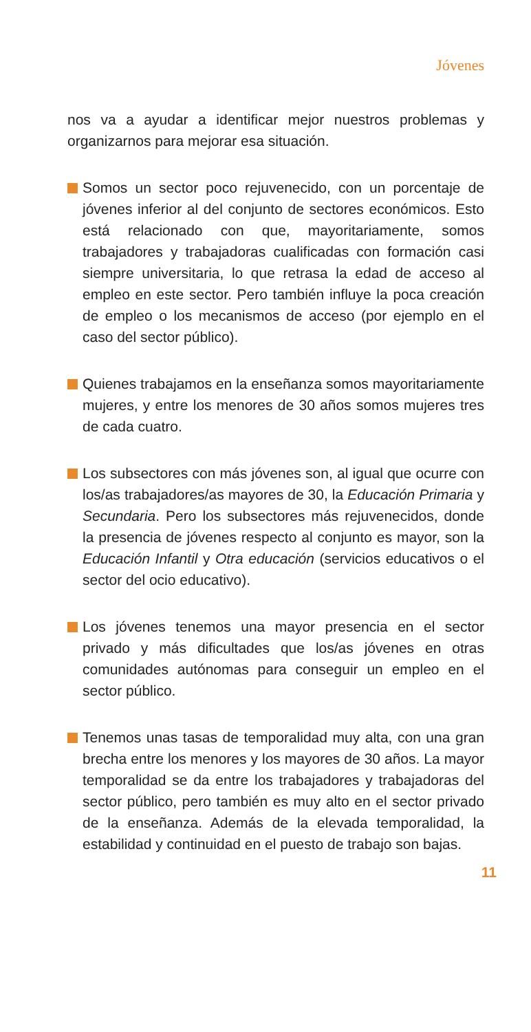Jóvenes
nos va a ayudar a identificar mejor nuestros problemas y organizarnos para mejorar esa situación.
Somos un sector poco rejuvenecido, con un porcentaje de jóvenes inferior al del conjunto de sectores económicos. Esto está relacionado con que, mayoritariamente, somos trabajadores y trabajadoras cualificadas con formación casi siempre universitaria, lo que retrasa la edad de acceso al empleo en este sector. Pero también influye la poca creación de empleo o los mecanismos de acceso (por ejemplo en el caso del sector público).
Quienes trabajamos en la enseñanza somos mayoritariamente mujeres, y entre los menores de 30 años somos mujeres tres de cada cuatro.
Los subsectores con más jóvenes son, al igual que ocurre con los/as trabajadores/as mayores de 30, la Educación Primaria y Secundaria. Pero los subsectores más rejuvenecidos, donde la presencia de jóvenes respecto al conjunto es mayor, son la Educación Infantil y Otra educación (servicios educativos o el sector del ocio educativo).
Los jóvenes tenemos una mayor presencia en el sector privado y más dificultades que los/as jóvenes en otras comunidades autónomas para conseguir un empleo en el sector público.
Tenemos unas tasas de temporalidad muy alta, con una gran brecha entre los menores y los mayores de 30 años. La mayor temporalidad se da entre los trabajadores y trabajadoras del sector público, pero también es muy alto en el sector privado de la enseñanza. Además de la elevada temporalidad, la estabilidad y continuidad en el puesto de trabajo son bajas.
11